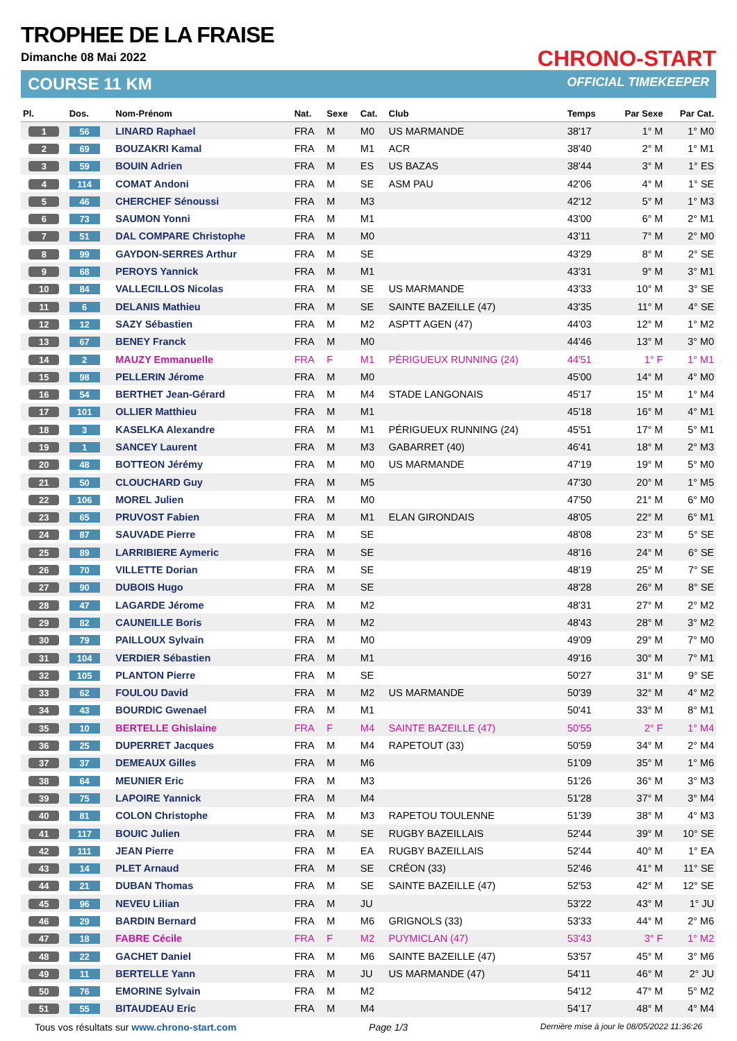TROPHEE DE LA FRAISE
Dimanche 08 Mai 2022
COURSE 11 KM
CHRONO-START
OFFICIAL TIMEKEEPER
| Pl. | Dos. | Nom-Prénom | Nat. | Sexe | Cat. | Club | Temps | Par Sexe | Par Cat. |
| --- | --- | --- | --- | --- | --- | --- | --- | --- | --- |
| 1 | 56 | LINARD Raphael | FRA | M | M0 | US MARMANDE | 38'17 | 1° M | 1° M0 |
| 2 | 69 | BOUZAKRI Kamal | FRA | M | M1 | ACR | 38'40 | 2° M | 1° M1 |
| 3 | 59 | BOUIN Adrien | FRA | M | ES | US BAZAS | 38'44 | 3° M | 1° ES |
| 4 | 114 | COMAT Andoni | FRA | M | SE | ASM PAU | 42'06 | 4° M | 1° SE |
| 5 | 46 | CHERCHEF Sénoussi | FRA | M | M3 | | 42'12 | 5° M | 1° M3 |
| 6 | 73 | SAUMON Yonni | FRA | M | M1 | | 43'00 | 6° M | 2° M1 |
| 7 | 51 | DAL COMPARE Christophe | FRA | M | M0 | | 43'11 | 7° M | 2° M0 |
| 8 | 99 | GAYDON-SERRES Arthur | FRA | M | SE | | 43'29 | 8° M | 2° SE |
| 9 | 68 | PEROYS Yannick | FRA | M | M1 | | 43'31 | 9° M | 3° M1 |
| 10 | 84 | VALLECILLOS Nicolas | FRA | M | SE | US MARMANDE | 43'33 | 10° M | 3° SE |
| 11 | 6 | DELANIS Mathieu | FRA | M | SE | SAINTE BAZEILLE (47) | 43'35 | 11° M | 4° SE |
| 12 | 12 | SAZY Sébastien | FRA | M | M2 | ASPTT AGEN (47) | 44'03 | 12° M | 1° M2 |
| 13 | 67 | BENEY Franck | FRA | M | M0 | | 44'46 | 13° M | 3° M0 |
| 14 | 2 | MAUZY Emmanuelle | FRA | F | M1 | PÉRIGUEUX RUNNING (24) | 44'51 | 1° F | 1° M1 |
| 15 | 98 | PELLERIN Jérome | FRA | M | M0 | | 45'00 | 14° M | 4° M0 |
| 16 | 54 | BERTHET Jean-Gérard | FRA | M | M4 | STADE LANGONAIS | 45'17 | 15° M | 1° M4 |
| 17 | 101 | OLLIER Matthieu | FRA | M | M1 | | 45'18 | 16° M | 4° M1 |
| 18 | 3 | KASELKA Alexandre | FRA | M | M1 | PÉRIGUEUX RUNNING (24) | 45'51 | 17° M | 5° M1 |
| 19 | 1 | SANCEY Laurent | FRA | M | M3 | GABARRET (40) | 46'41 | 18° M | 2° M3 |
| 20 | 48 | BOTTEON Jérémy | FRA | M | M0 | US MARMANDE | 47'19 | 19° M | 5° M0 |
| 21 | 50 | CLOUCHARD Guy | FRA | M | M5 | | 47'30 | 20° M | 1° M5 |
| 22 | 106 | MOREL Julien | FRA | M | M0 | | 47'50 | 21° M | 6° M0 |
| 23 | 65 | PRUVOST Fabien | FRA | M | M1 | ELAN GIRONDAIS | 48'05 | 22° M | 6° M1 |
| 24 | 87 | SAUVADE Pierre | FRA | M | SE | | 48'08 | 23° M | 5° SE |
| 25 | 89 | LARRIBIERE Aymeric | FRA | M | SE | | 48'16 | 24° M | 6° SE |
| 26 | 70 | VILLETTE Dorian | FRA | M | SE | | 48'19 | 25° M | 7° SE |
| 27 | 90 | DUBOIS Hugo | FRA | M | SE | | 48'28 | 26° M | 8° SE |
| 28 | 47 | LAGARDE Jérome | FRA | M | M2 | | 48'31 | 27° M | 2° M2 |
| 29 | 82 | CAUNEILLE Boris | FRA | M | M2 | | 48'43 | 28° M | 3° M2 |
| 30 | 79 | PAILLOUX Sylvain | FRA | M | M0 | | 49'09 | 29° M | 7° M0 |
| 31 | 104 | VERDIER Sébastien | FRA | M | M1 | | 49'16 | 30° M | 7° M1 |
| 32 | 105 | PLANTON Pierre | FRA | M | SE | | 50'27 | 31° M | 9° SE |
| 33 | 62 | FOULOU David | FRA | M | M2 | US MARMANDE | 50'39 | 32° M | 4° M2 |
| 34 | 43 | BOURDIC Gwenael | FRA | M | M1 | | 50'41 | 33° M | 8° M1 |
| 35 | 10 | BERTELLE Ghislaine | FRA | F | M4 | SAINTE BAZEILLE (47) | 50'55 | 2° F | 1° M4 |
| 36 | 25 | DUPERRET Jacques | FRA | M | M4 | RAPETOUT (33) | 50'59 | 34° M | 2° M4 |
| 37 | 37 | DEMEAUX Gilles | FRA | M | M6 | | 51'09 | 35° M | 1° M6 |
| 38 | 64 | MEUNIER Eric | FRA | M | M3 | | 51'26 | 36° M | 3° M3 |
| 39 | 75 | LAPOIRE Yannick | FRA | M | M4 | | 51'28 | 37° M | 3° M4 |
| 40 | 81 | COLON Christophe | FRA | M | M3 | RAPETOU TOULENNE | 51'39 | 38° M | 4° M3 |
| 41 | 117 | BOUIC Julien | FRA | M | SE | RUGBY BAZEILLAIS | 52'44 | 39° M | 10° SE |
| 42 | 111 | JEAN Pierre | FRA | M | EA | RUGBY BAZEILLAIS | 52'44 | 40° M | 1° EA |
| 43 | 14 | PLET Arnaud | FRA | M | SE | CRÉON (33) | 52'46 | 41° M | 11° SE |
| 44 | 21 | DUBAN Thomas | FRA | M | SE | SAINTE BAZEILLE (47) | 52'53 | 42° M | 12° SE |
| 45 | 96 | NEVEU Lilian | FRA | M | JU | | 53'22 | 43° M | 1° JU |
| 46 | 29 | BARDIN Bernard | FRA | M | M6 | GRIGNOLS (33) | 53'33 | 44° M | 2° M6 |
| 47 | 18 | FABRE Cécile | FRA | F | M2 | PUYMICLAN (47) | 53'43 | 3° F | 1° M2 |
| 48 | 22 | GACHET Daniel | FRA | M | M6 | SAINTE BAZEILLE (47) | 53'57 | 45° M | 3° M6 |
| 49 | 11 | BERTELLE Yann | FRA | M | JU | US MARMANDE (47) | 54'11 | 46° M | 2° JU |
| 50 | 76 | EMORINE Sylvain | FRA | M | M2 | | 54'12 | 47° M | 5° M2 |
| 51 | 55 | BITAUDEAU Eric | FRA | M | M4 | | 54'17 | 48° M | 4° M4 |
Tous vos résultats sur www.chrono-start.com Page 1/3 Dernière mise à jour le 08/05/2022 11:36:26